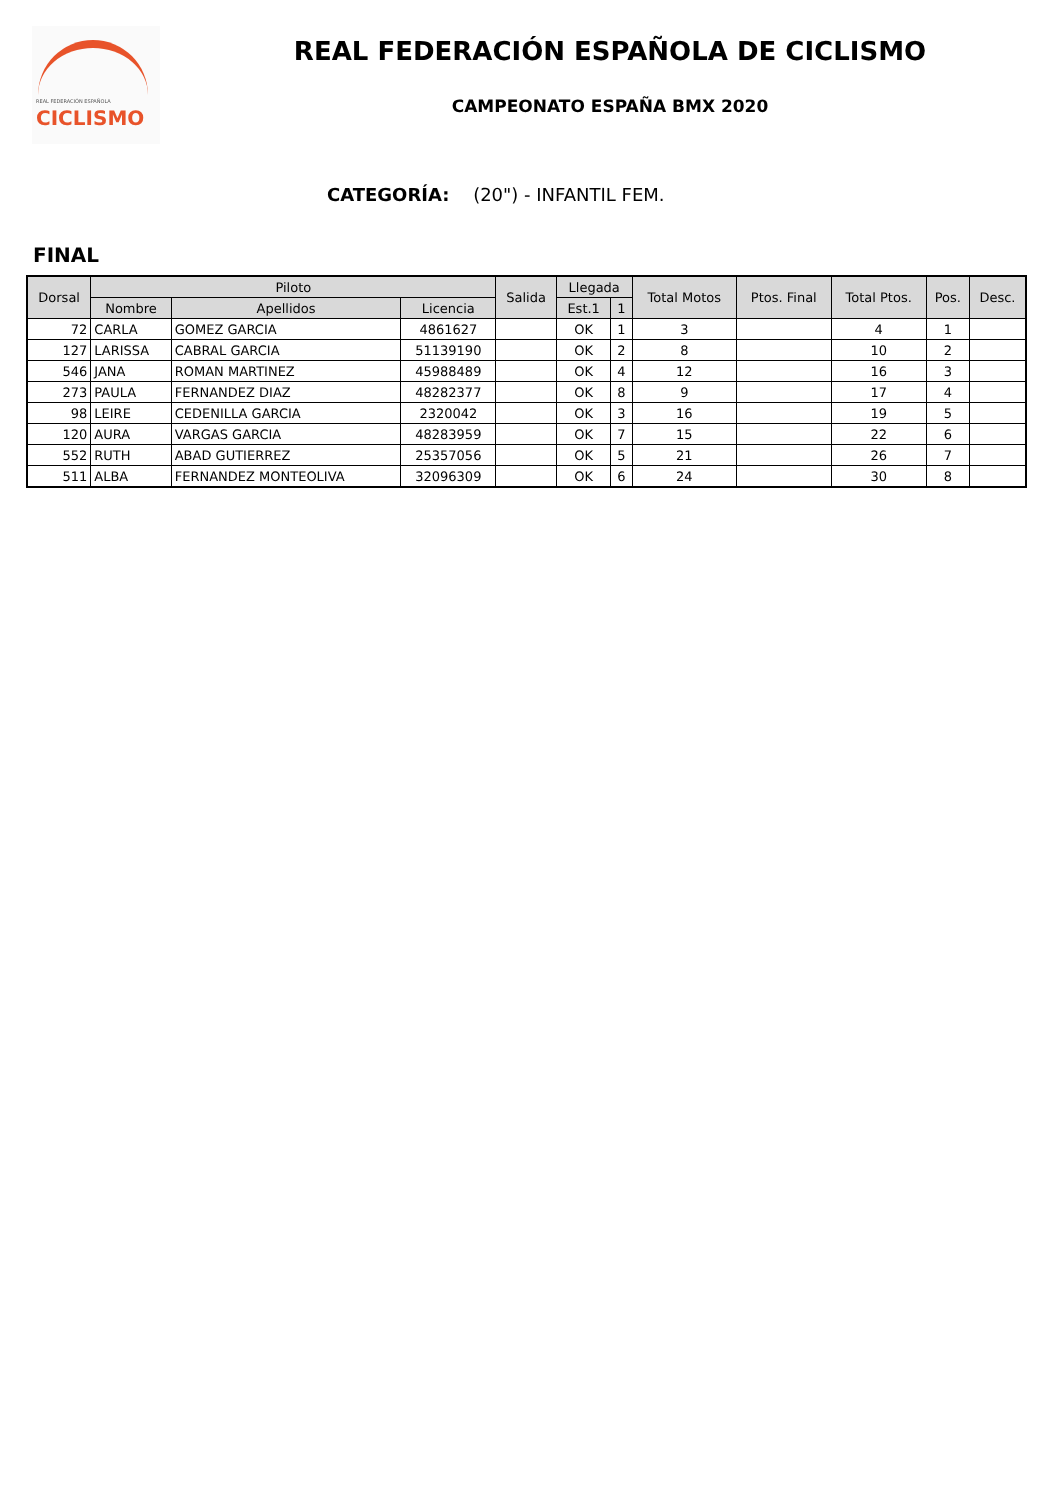REAL FEDERACIÓN ESPAÑOLA
CICLISMO
REAL FEDERACIÓN ESPAÑOLA DE CICLISMO
CAMPEONATO ESPAÑA BMX 2020
CATEGORÍA: (20") - INFANTIL FEM.
FINAL
| Dorsal | Piloto | | | Salida | Llegada | | Total Motos | Ptos. Final | Total Ptos. | Pos. | Desc. |
| --- | --- | --- | --- | --- | --- | --- | --- | --- | --- | --- | --- |
| | Nombre | Apellidos | Licencia | | Est.1 | 1 | | | | | |
| 72 | CARLA | GOMEZ GARCIA | 4861627 | | OK | 1 | 3 | | 4 | 1 | |
| 127 | LARISSA | CABRAL GARCIA | 51139190 | | OK | 2 | 8 | | 10 | 2 | |
| 546 | JANA | ROMAN MARTINEZ | 45988489 | | OK | 4 | 12 | | 16 | 3 | |
| 273 | PAULA | FERNANDEZ DIAZ | 48282377 | | OK | 8 | 9 | | 17 | 4 | |
| 98 | LEIRE | CEDENILLA GARCIA | 2320042 | | OK | 3 | 16 | | 19 | 5 | |
| 120 | AURA | VARGAS GARCIA | 48283959 | | OK | 7 | 15 | | 22 | 6 | |
| 552 | RUTH | ABAD GUTIERREZ | 25357056 | | OK | 5 | 21 | | 26 | 7 | |
| 511 | ALBA | FERNANDEZ MONTEOLIVA | 32096309 | | OK | 6 | 24 | | 30 | 8 | |